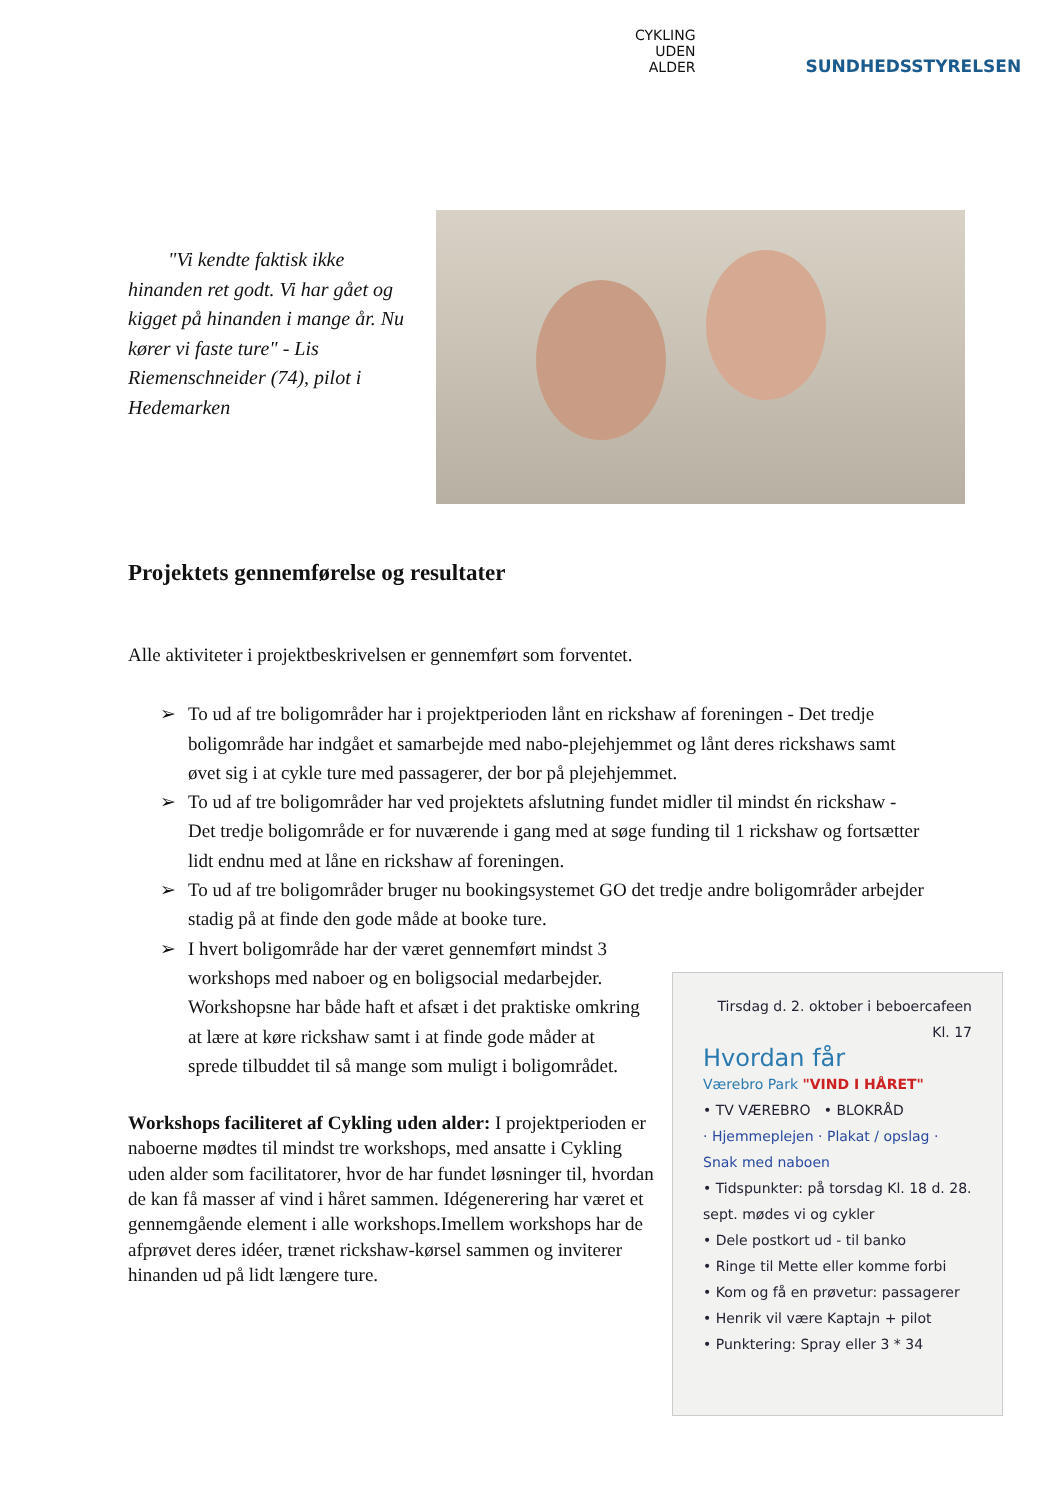CYKLING
UDEN
ALDER
SUNDHEDSSTYRELSEN
"Vi kendte faktisk ikke hinanden ret godt. Vi har gået og kigget på hinanden i mange år. Nu kører vi faste ture" - Lis Riemenschneider (74), pilot i Hedemarken
Projektets gennemførelse og resultater
Alle aktiviteter i projektbeskrivelsen er gennemført som forventet.
➢ To ud af tre boligområder har i projektperioden lånt en rickshaw af foreningen - Det tredje boligområde har indgået et samarbejde med nabo-plejehjemmet og lånt deres rickshaws samt øvet sig i at cykle ture med passagerer, der bor på plejehjemmet.
➢ To ud af tre boligområder har ved projektets afslutning fundet midler til mindst én rickshaw - Det tredje boligområde er for nuværende i gang med at søge funding til 1 rickshaw og fortsætter lidt endnu med at låne en rickshaw af foreningen.
➢ To ud af tre boligområder bruger nu bookingsystemet GO det tredje andre boligområder arbejder stadig på at finde den gode måde at booke ture.
➢ I hvert boligområde har der været gennemført mindst 3 workshops med naboer og en boligsocial medarbejder. Workshopsne har både haft et afsæt i det praktiske omkring at lære at køre rickshaw samt i at finde gode måder at sprede tilbuddet til så mange som muligt i boligområdet.
Workshops faciliteret af Cykling uden alder: I projektperioden er naboerne mødtes til mindst tre workshops, med ansatte i Cykling uden alder som facilitatorer, hvor de har fundet løsninger til, hvordan de kan få masser af vind i håret sammen. Idégenerering har været et gennemgående element i alle workshops.Imellem workshops har de afprøvet deres idéer, trænet rickshaw-kørsel sammen og inviterer hinanden ud på lidt længere ture.
Tirsdag d. 2. oktober i beboercafeen Kl. 17
Hvordan får
Værebro Park "VIND I HÅRET"
• TV VÆREBRO • BLOKRÅD
· Hjemmeplejen · Plakat / opslag · Snak med naboen
• Tidspunkter: på torsdag Kl. 18 d. 28. sept. mødes vi og cykler
• Dele postkort ud - til banko
• Ringe til Mette eller komme forbi
• Kom og få en prøvetur: passagerer
• Henrik vil være Kaptajn + pilot
• Punktering: Spray eller 3 * 34